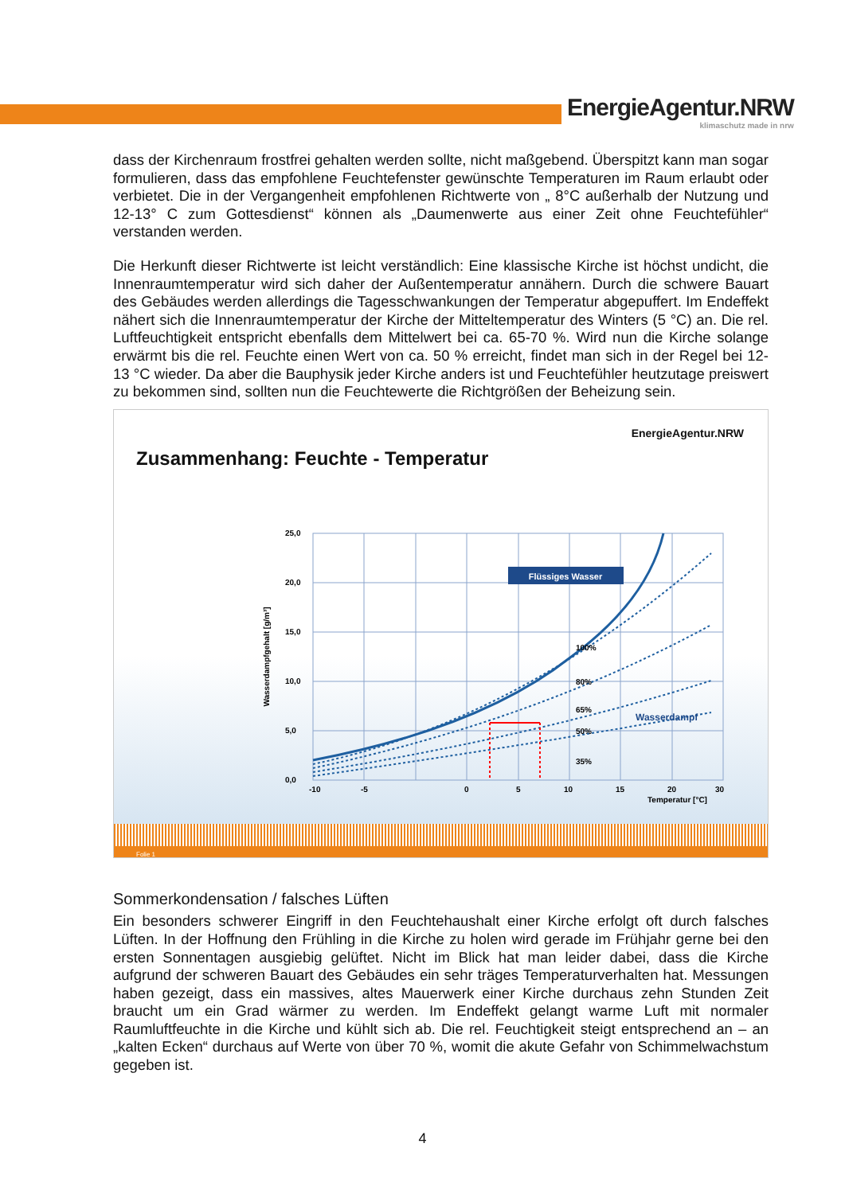EnergieAgentur.NRW
klimaschutz made in nrw
dass der Kirchenraum frostfrei gehalten werden sollte, nicht maßgebend. Überspitzt kann man sogar formulieren, dass das empfohlene Feuchtefenster gewünschte Temperaturen im Raum erlaubt oder verbietet. Die in der Vergangenheit empfohlenen Richtwerte von „ 8°C außerhalb der Nutzung und 12-13° C zum Gottesdienst“ können als „Daumenwerte aus einer Zeit ohne Feuchtefühler“ verstanden werden.
Die Herkunft dieser Richtwerte ist leicht verständlich: Eine klassische Kirche ist höchst undicht, die Innenraumtemperatur wird sich daher der Außentemperatur annähern. Durch die schwere Bauart des Gebäudes werden allerdings die Tagesschwankungen der Temperatur abgepuffert. Im Endeffekt nähert sich die Innenraumtemperatur der Kirche der Mitteltemperatur des Winters (5 °C) an. Die rel. Luftfeuchtigkeit entspricht ebenfalls dem Mittelwert bei ca. 65-70 %. Wird nun die Kirche solange erwärmt bis die rel. Feuchte einen Wert von ca. 50 % erreicht, findet man sich in der Regel bei 12-13 °C wieder. Da aber die Bauphysik jeder Kirche anders ist und Feuchtefühler heutzutage preiswert zu bekommen sind, sollten nun die Feuchtewerte die Richtgrößen der Beheizung sein.
EnergieAgentur.NRW
Zusammenhang: Feuchte - Temperatur
Flüssiges Wasser
Wasserdampf
100%
80%
65%
50%
35%
25,0
20,0
15,0
10,0
5,0
0,0
-10
-5
0
5
10
15
20
30
Temperatur [°C]
Wasserdampfgehalt [g/m³]
Folie 1
Sommerkondensation / falsches Lüften
Ein besonders schwerer Eingriff in den Feuchtehaushalt einer Kirche erfolgt oft durch falsches Lüften. In der Hoffnung den Frühling in die Kirche zu holen wird gerade im Frühjahr gerne bei den ersten Sonnentagen ausgiebig gelüftet. Nicht im Blick hat man leider dabei, dass die Kirche aufgrund der schweren Bauart des Gebäudes ein sehr träges Temperaturverhalten hat. Messungen haben gezeigt, dass ein massives, altes Mauerwerk einer Kirche durchaus zehn Stunden Zeit braucht um ein Grad wärmer zu werden. Im Endeffekt gelangt warme Luft mit normaler Raumluftfeuchte in die Kirche und kühlt sich ab. Die rel. Feuchtigkeit steigt entsprechend an – an „kalten Ecken“ durchaus auf Werte von über 70 %, womit die akute Gefahr von Schimmelwachstum gegeben ist.
4